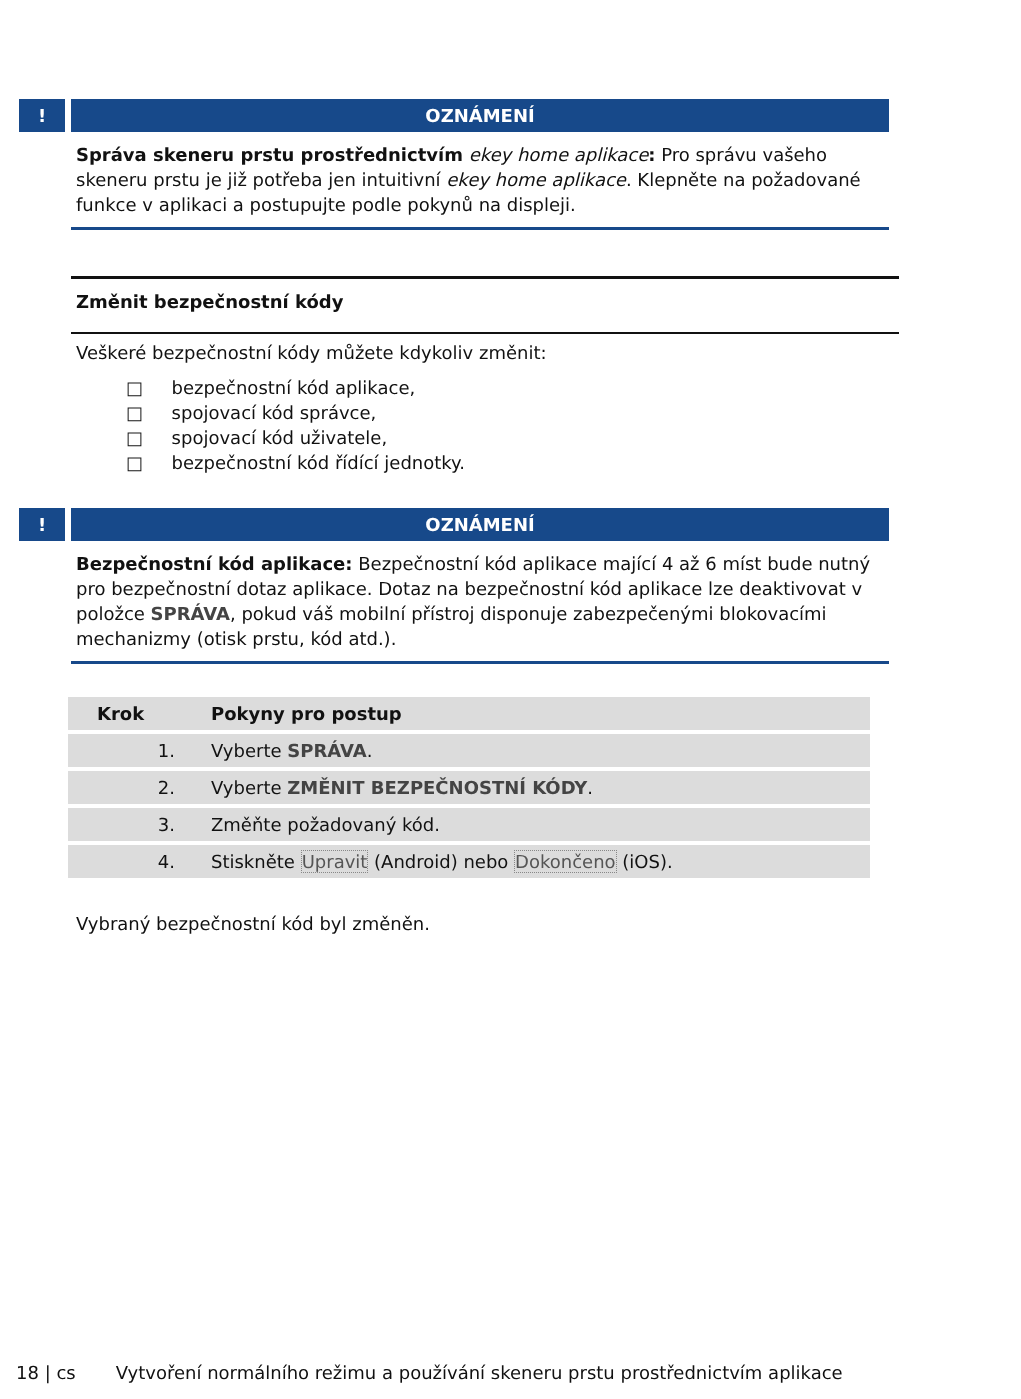! OZNÁMENÍ
Správa skeneru prstu prostřednictvím ekey home aplikace: Pro správu vašeho skeneru prstu je již potřeba jen intuitivní ekey home aplikace. Klepněte na požadované funkce v aplikaci a postupujte podle pokynů na displeji.
Změnit bezpečnostní kódy
Veškeré bezpečnostní kódy můžete kdykoliv změnit:
□ bezpečnostní kód aplikace,
□ spojovací kód správce,
□ spojovací kód uživatele,
□ bezpečnostní kód řídící jednotky.
! OZNÁMENÍ
Bezpečnostní kód aplikace: Bezpečnostní kód aplikace mající 4 až 6 míst bude nutný pro bezpečnostní dotaz aplikace. Dotaz na bezpečnostní kód aplikace lze deaktivovat v položce SPRÁVA, pokud váš mobilní přístroj disponuje zabezpečenými blokovacími mechanizmy (otisk prstu, kód atd.).
| Krok | Pokyny pro postup |
| --- | --- |
| 1. | Vyberte SPRÁVA . |
| 2. | Vyberte ZMĚNIT BEZPEČNOSTNÍ KÓDY . |
| 3. | Změňte požadovaný kód. |
| 4. | Stiskněte Upravit (Android) nebo Dokončeno (iOS). |
Vybraný bezpečnostní kód byl změněn.
18 | cs Vytvoření normálního režimu a používání skeneru prstu prostřednictvím aplikace